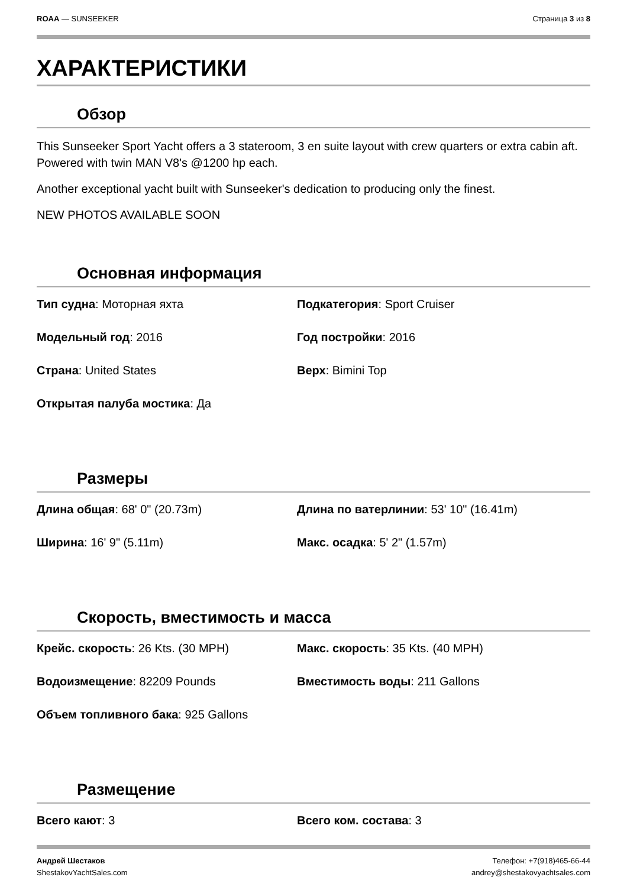ROAA — SUNSEEKER Страница 3 из 8
ХАРАКТЕРИСТИКИ
Обзор
This Sunseeker Sport Yacht offers a 3 stateroom, 3 en suite layout with crew quarters or extra cabin aft. Powered with twin MAN V8's @1200 hp each.
Another exceptional yacht built with Sunseeker's dedication to producing only the finest.
NEW PHOTOS AVAILABLE SOON
Основная информация
Тип судна: Моторная яхта
Подкатегория: Sport Cruiser
Модельный год: 2016
Год постройки: 2016
Страна: United States
Верх: Bimini Top
Открытая палуба мостика: Да
Размеры
Длина общая: 68' 0" (20.73m)
Длина по ватерлинии: 53' 10" (16.41m)
Ширина: 16' 9" (5.11m)
Макс. осадка: 5' 2" (1.57m)
Скорость, вместимость и масса
Крейс. скорость: 26 Kts. (30 MPH)
Макс. скорость: 35 Kts. (40 MPH)
Водоизмещение: 82209 Pounds
Вместимость воды: 211 Gallons
Объем топливного бака: 925 Gallons
Размещение
Всего кают: 3
Всего ком. состава: 3
Андрей Шестаков
ShestakovYachtSales.com
Телефон: +7(918)465-66-44
andrey@shestakovyachtsales.com